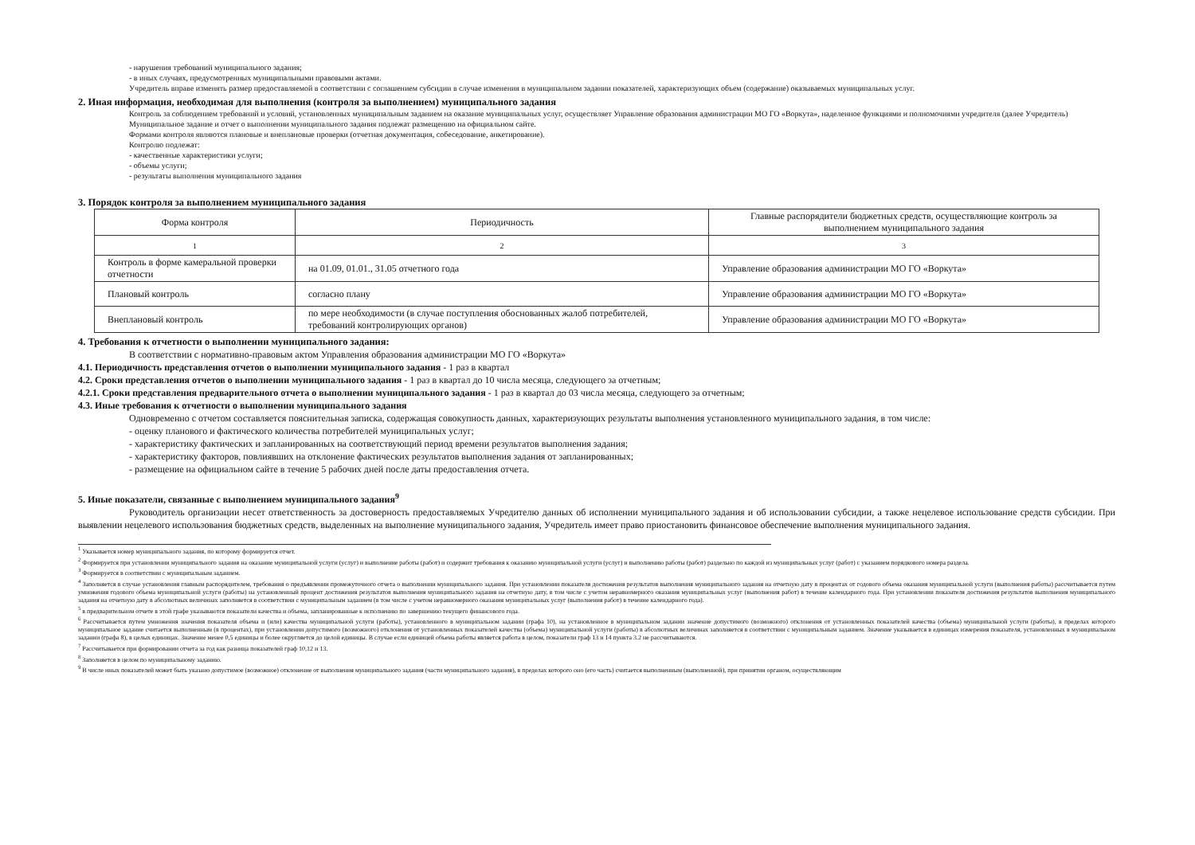- нарушения требований муниципального задания;
- в иных случаях, предусмотренных муниципальными правовыми актами.
Учредитель вправе изменять размер предоставляемой в соответствии с соглашением субсидии в случае изменения в муниципальном задании показателей, характеризующих объем (содержание) оказываемых муниципальных услуг.
2. Иная информация, необходимая для выполнения (контроля за выполнением) муниципального задания
Контроль за соблюдением требований и условий, установленных муниципальным заданием на оказание муниципальных услуг, осуществляет Управление образования администрации МО ГО «Воркута», наделенное функциями и полномочиями учредителя (далее Учредитель)
Муниципальное задание и отчет о выполнении муниципального задания подлежат размещению на официальном сайте.
Формами контроля являются плановые и внеплановые проверки (отчетная документация, собеседование, анкетирование).
Контролю подлежат:
- качественные характеристики услуги;
- объемы услуги;
- результаты выполнения муниципального задания
3. Порядок контроля за выполнением муниципального задания
| Форма контроля | Периодичность | Главные распорядители бюджетных средств, осуществляющие контроль за выполнением муниципального задания |
| 1 | 2 | 3 |
| Контроль в форме камеральной проверки отчетности | на 01.09, 01.01., 31.05 отчетного года | Управление образования администрации МО ГО «Воркута» |
| Плановый контроль | согласно плану | Управление образования администрации МО ГО «Воркута» |
| Внеплановый контроль | по мере необходимости (в случае поступления обоснованных жалоб потребителей, требований контролирующих органов) | Управление образования администрации МО ГО «Воркута» |
4. Требования к отчетности о выполнении муниципального задания:
В соответствии с нормативно-правовым актом Управления образования администрации МО ГО «Воркута»
4.1. Периодичность представления отчетов о выполнении муниципального задания - 1 раз в квартал
4.2. Сроки представления отчетов о выполнении муниципального задания - 1 раз в квартал до 10 числа месяца, следующего за отчетным;
4.2.1. Сроки представления предварительного отчета о выполнении муниципального задания - 1 раз в квартал до 03 числа месяца, следующего за отчетным;
4.3. Иные требования к отчетности о выполнении муниципального задания
Одновременно с отчетом составляется пояснительная записка, содержащая совокупность данных, характеризующих результаты выполнения установленного муниципального задания, в том числе:
- оценку планового и фактического количества потребителей муниципальных услуг;
- характеристику фактических и запланированных на соответствующий период времени результатов выполнения задания;
- характеристику факторов, повлиявших на отклонение фактических результатов выполнения задания от запланированных;
- размещение на официальном сайте в течение 5 рабочих дней после даты предоставления отчета.
5. Иные показатели, связанные с выполнением муниципального задания<sup>9</sup>
Руководитель организации несет ответственность за достоверность предоставляемых Учредителю данных об исполнении муниципального задания и об использовании субсидии, а также нецелевое использование средств субсидии. При выявлении нецелевого использования бюджетных средств, выделенных на выполнение муниципального задания, Учредитель имеет право приостановить финансовое обеспечение выполнения муниципального задания.
<sup>1</sup> Указывается номер муниципального задания, по которому формируется отчет.
<sup>2</sup> Формируется при установлении муниципального задания на оказание муниципальной услуги (услуг) и выполнение работы (работ) и содержит требования к оказанию муниципальной услуги (услуг) и выполнению работы (работ) раздельно по каждой из муниципальных услуг (работ) с указанием порядкового номера раздела.
<sup>3</sup> Формируется в соответствии с муниципальным заданием.
<sup>4</sup> Заполняется в случае установления главным распорядителем, требования о предъявлении промежуточного отчета о выполнении муниципального задания. При установлении показателя достижения результатов выполнения муниципального задания на отчетную дату в процентах от годового объема оказания муниципальной услуги (выполнения работы) рассчитывается путем умножения годового объема муниципальной услуги (работы) на установленный процент достижения результатов выполнения муниципального задания на отчетную дату, в том числе с учетом неравномерного оказания муниципальных услуг (выполнения работ) в течение календарного года. При установлении показателя достижения результатов выполнения муниципального задания на отчетную дату в абсолютных величинах заполняется в соответствии с муниципальным заданием (в том числе с учетом неравномерного оказания муниципальных услуг (выполнения работ) в течение календарного года).
<sup>5</sup> в предварительном отчете в этой графе указываются показатели качества и объема, запланированные к исполнению по завершению текущего финансового года.
<sup>6</sup> Рассчитывается путем умножения значения показателя объема и (или) качества муниципальной услуги (работы), установленного в муниципальном задании (графа 10), на установленное в муниципальном задании значение допустимого (возможного) отклонения от установленных показателей качества (объема) муниципальной услуги (работы), в пределах которого муниципальное задание считается выполненным (в процентах), при установлении допустимого (возможного) отклонения от установленных показателей качества (объема) муниципальной услуги (работы) в абсолютных величинах заполняется в соответствии с муниципальным заданием. Значение указывается в единицах измерения показателя, установленных в муниципальном задании (графа 8), в целых единицах. Значение менее 0,5 единицы и более округляется до целой единицы. В случае если единицей объема работы является работа в целом, показатели граф 13 и 14 пункта 3.2 не рассчитываются.
<sup>7</sup> Рассчитывается при формировании отчета за год как разница показателей граф 10,12 и 13.
<sup>8</sup> Заполняется в целом по муниципальному заданию.
<sup>9</sup> В числе иных показателей может быть указано допустимое (возможное) отклонение от выполнения муниципального задания (части муниципального задания), в пределах которого оно (его часть) считается выполненным (выполненной), при принятии органом, осуществляющим